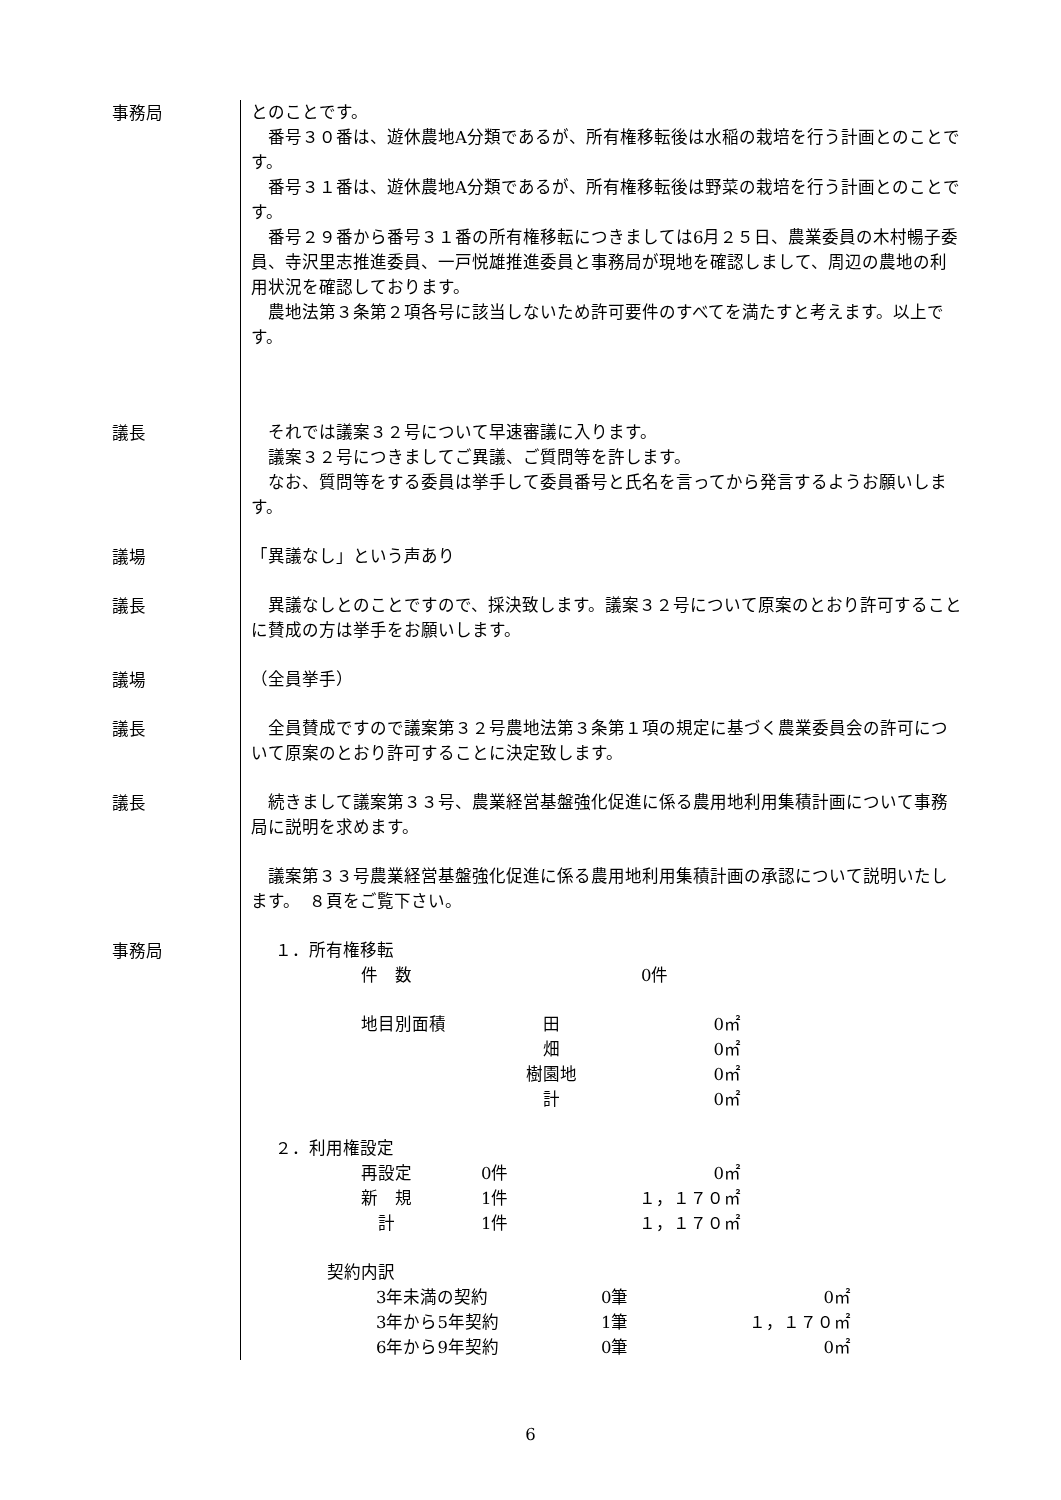事務局
とのことです。
　番号３０番は、遊休農地A分類であるが、所有権移転後は水稲の栽培を行う計画とのことです。
　番号３１番は、遊休農地A分類であるが、所有権移転後は野菜の栽培を行う計画とのことです。
　番号２９番から番号３１番の所有権移転につきましては6月２５日、農業委員の木村暢子委員、寺沢里志推進委員、一戸悦雄推進委員と事務局が現地を確認しまして、周辺の農地の利用状況を確認しております。
　農地法第３条第２項各号に該当しないため許可要件のすべてを満たすと考えます。以上です。
議長
　それでは議案３２号について早速審議に入ります。
　議案３２号につきましてご異議、ご質問等を許します。
　なお、質問等をする委員は挙手して委員番号と氏名を言ってから発言するようお願いします。
議場
「異議なし」という声あり
議長
　異議なしとのことですので、採決致します。議案３２号について原案のとおり許可することに賛成の方は挙手をお願いします。
議場
（全員挙手）
議長
　全員賛成ですので議案第３２号農地法第３条第１項の規定に基づく農業委員会の許可について原案のとおり許可することに決定致します。
議長
　続きまして議案第３３号、農業経営基盤強化促進に係る農用地利用集積計画について事務局に説明を求めます。
　議案第３３号農業経営基盤強化促進に係る農用地利用集積計画の承認について説明いたします。　８頁をご覧下さい。
事務局
１．所有権移転
| 件 数 | 0件 |
| 地目別面積 | 田 | 0㎡ |
| | 畑 | 0㎡ |
| | 樹園地 | 0㎡ |
| | 計 | 0㎡ |
２．利用権設定
| 再設定 | 0件 | 0㎡ |
| 新 規 | 1件 | １，１７０㎡ |
| 計 | 1件 | １，１７０㎡ |
契約内訳
| 3年未満の契約 | 0筆 | 0㎡ |
| 3年から5年契約 | 1筆 | １，１７０㎡ |
| 6年から9年契約 | 0筆 | 0㎡ |
6